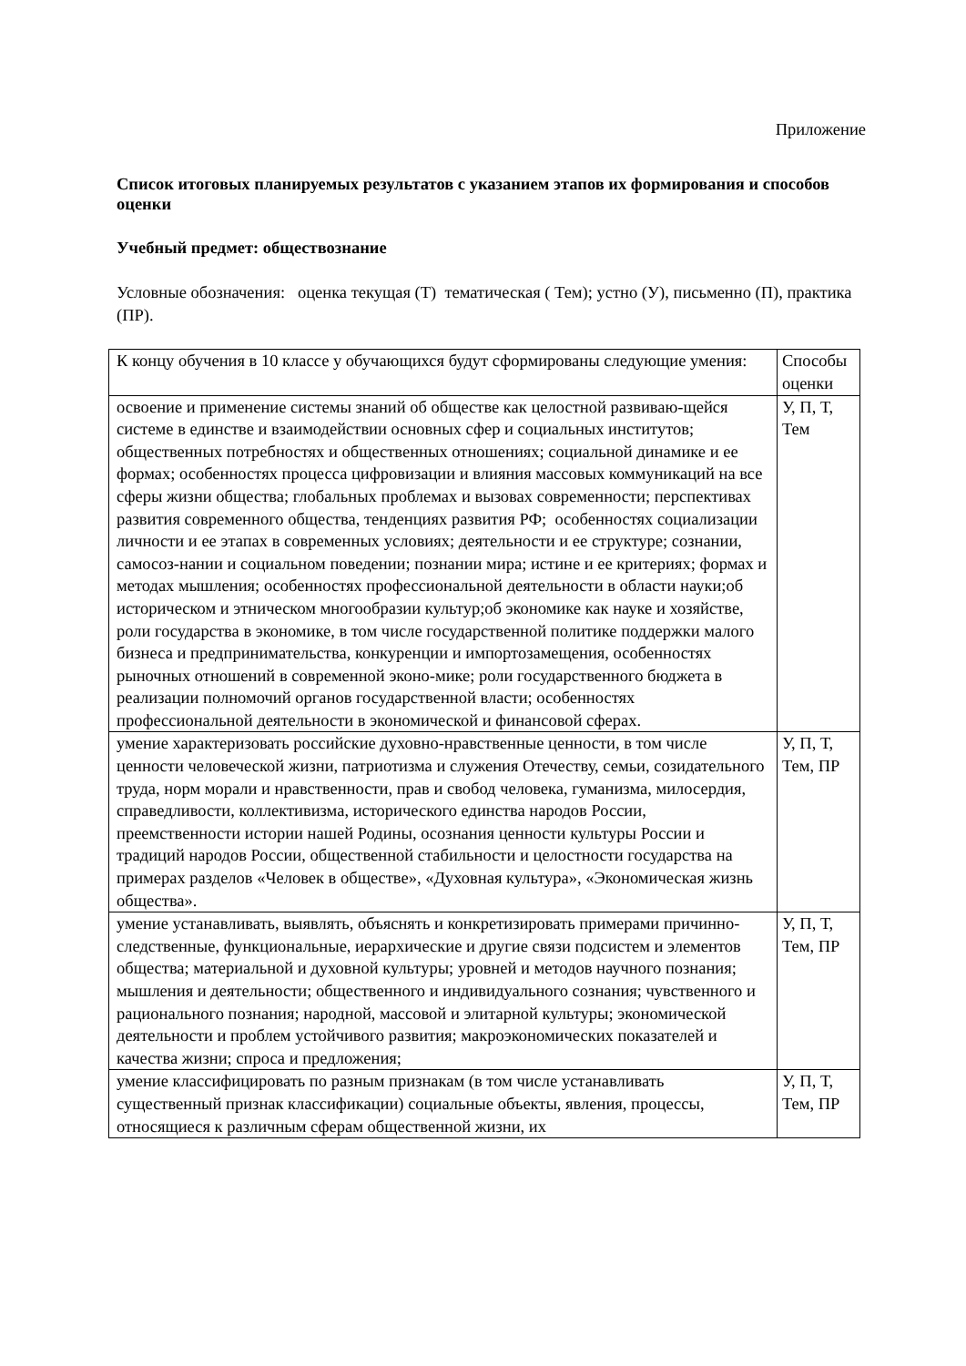Приложение
Список итоговых планируемых результатов с указанием этапов их формирования и способов оценки
Учебный предмет: обществознание
Условные обозначения: оценка текущая (Т) тематическая ( Тем); устно (У), письменно (П), практика (ПР).
| К концу обучения в 10 классе у обучающихся будут сформированы следующие умения: | Способы оценки |
| освоение и применение системы знаний об обществе как целостной развиваю-щейся системе в единстве и взаимодействии основных сфер и социальных институтов; общественных потребностях и общественных отношениях; социальной динамике и ее формах; особенностях процесса цифровизации и влияния массовых коммуникаций на все сферы жизни общества; глобальных проблемах и вызовах современности; перспективах развития современного общества, тенденциях развития РФ; особенностях социализации личности и ее этапах в современных условиях; деятельности и ее структуре; сознании, самосоз-нании и социальном поведении; познании мира; истине и ее критериях; формах и методах мышления; особенностях профессиональной деятельности в области науки;об историческом и этническом многообразии культур;об экономике как науке и хозяйстве, роли государства в экономике, в том числе государственной политике поддержки малого бизнеса и предпринимательства, конкуренции и импортозамещения, особенностях рыночных отношений в современной эконо-мике; роли государственного бюджета в реализации полномочий органов государственной власти; особенностях профессиональной деятельности в экономической и финансовой сферах. | У, П, Т, Тем |
| умение характеризовать российские духовно-нравственные ценности, в том числе ценности человеческой жизни, патриотизма и служения Отечеству, семьи, созидательного труда, норм морали и нравственности, прав и свобод человека, гуманизма, милосердия, справедливости, коллективизма, исторического единства народов России, преемственности истории нашей Родины, осознания ценности культуры России и традиций народов России, общественной стабильности и целостности государства на примерах разделов «Человек в обществе», «Духовная культура», «Экономическая жизнь общества». | У, П, Т, Тем, ПР |
| умение устанавливать, выявлять, объяснять и конкретизировать примерами причинно-следственные, функциональные, иерархические и другие связи подсистем и элементов общества; материальной и духовной культуры; уровней и методов научного познания; мышления и деятельности; общественного и индивидуального сознания; чувственного и рационального познания; народной, массовой и элитарной культуры; экономической деятельности и проблем устойчивого развития; макроэкономических показателей и качества жизни; спроса и предложения; | У, П, Т, Тем, ПР |
| умение классифицировать по разным признакам (в том числе устанавливать существенный признак классификации) социальные объекты, явления, процессы, относящиеся к различным сферам общественной жизни, их | У, П, Т, Тем, ПР |